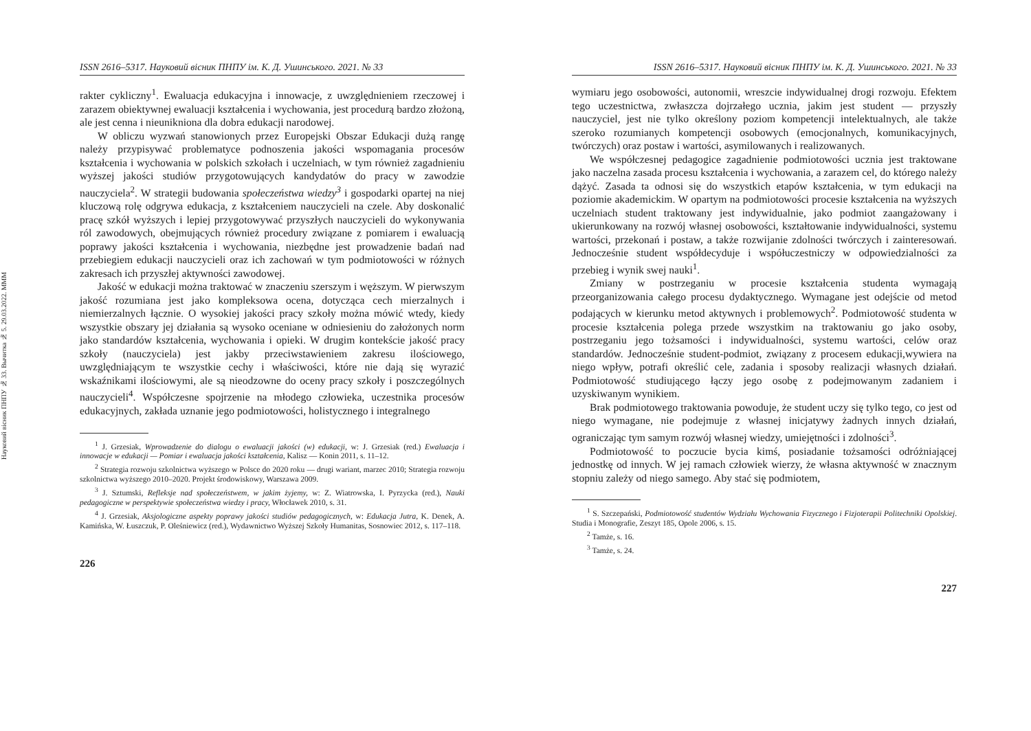Науковий вісник ПНПУ № 33. Вычитка № 5. 29.03.2022. MMM
ISSN 2616–5317. Науковий вісник ПНПУ ім. К. Д. Ушинського. 2021. № 33
rakter cykliczny<sup>1</sup>. Ewaluacja edukacyjna i innowacje, z uwzględnieniem rzeczowej i zarazem obiektywnej ewaluacji kształcenia i wychowania, jest procedurą bardzo złożoną, ale jest cenna i nieunikniona dla dobra edukacji narodowej.
W obliczu wyzwań stanowionych przez Europejski Obszar Edukacji dużą rangę należy przypisywać problematyce podnoszenia jakości wspomagania procesów kształcenia i wychowania w polskich szkołach i uczelniach, w tym również zagadnieniu wyższej jakości studiów przygotowujących kandydatów do pracy w zawodzie nauczyciela<sup>2</sup>. W strategii budowania społeczeństwa wiedzy<sup>3</sup> i gospodarki opartej na niej kluczową rolę odgrywa edukacja, z kształceniem nauczycieli na czele. Aby doskonalić pracę szkół wyższych i lepiej przygotowywać przyszłych nauczycieli do wykonywania ról zawodowych, obejmujących również procedury związane z pomiarem i ewaluacją poprawy jakości kształcenia i wychowania, niezbędne jest prowadzenie badań nad przebiegiem edukacji nauczycieli oraz ich zachowań w tym podmiotowości w różnych zakresach ich przyszłej aktywności zawodowej.
Jakość w edukacji można traktować w znaczeniu szerszym i węższym. W pierwszym jakość rozumiana jest jako kompleksowa ocena, dotycząca cech mierzalnych i niemierzalnych łącznie. O wysokiej jakości pracy szkoły można mówić wtedy, kiedy wszystkie obszary jej działania są wysoko oceniane w odniesieniu do założonych norm jako standardów kształcenia, wychowania i opieki. W drugim kontekście jakość pracy szkoły (nauczyciela) jest jakby przeciwstawieniem zakresu ilościowego, uwzględniającym te wszystkie cechy i właściwości, które nie dają się wyrazić wskaźnikami ilościowymi, ale są nieodzowne do oceny pracy szkoły i poszczególnych nauczycieli<sup>4</sup>. Współczesne spojrzenie na młodego człowieka, uczestnika procesów edukacyjnych, zakłada uznanie jego podmiotowości, holistycznego i integralnego
<sup>1</sup> J. Grzesiak, Wprowadzenie do dialogu o ewaluacji jakości (w) edukacji, w: J. Grzesiak (red.) Ewaluacja i innowacje w edukacji — Pomiar i ewaluacja jakości kształcenia, Kalisz — Konin 2011, s. 11–12.
<sup>2</sup> Strategia rozwoju szkolnictwa wyższego w Polsce do 2020 roku — drugi wariant, marzec 2010; Strategia rozwoju szkolnictwa wyższego 2010–2020. Projekt środowiskowy, Warszawa 2009.
<sup>3</sup> J. Sztumski, Refleksje nad społeczeństwem, w jakim żyjemy, w: Z. Wiatrowska, I. Pyrzycka (red.), Nauki pedagogiczne w perspektywie społeczeństwa wiedzy i pracy, Włocławek 2010, s. 31.
<sup>4</sup> J. Grzesiak, Aksjologiczne aspekty poprawy jakości studiów pedagogicznych, w: Edukacja Jutra, K. Denek, A. Kamińska, W. Łuszczuk, P. Oleśniewicz (red.), Wydawnictwo Wyższej Szkoły Humanitas, Sosnowiec 2012, s. 117–118.
226
ISSN 2616–5317. Науковий вісник ПНПУ ім. К. Д. Ушинського. 2021. № 33
wymiaru jego osobowości, autonomii, wreszcie indywidualnej drogi rozwoju. Efektem tego uczestnictwa, zwłaszcza dojrzałego ucznia, jakim jest student — przyszły nauczyciel, jest nie tylko określony poziom kompetencji intelektualnych, ale także szeroko rozumianych kompetencji osobowych (emocjonalnych, komunikacyjnych, twórczych) oraz postaw i wartości, asymilowanych i realizowanych.
We współczesnej pedagogice zagadnienie podmiotowości ucznia jest traktowane jako naczelna zasada procesu kształcenia i wychowania, a zarazem cel, do którego należy dążyć. Zasada ta odnosi się do wszystkich etapów kształcenia, w tym edukacji na poziomie akademickim. W opartym na podmiotowości procesie kształcenia na wyższych uczelniach student traktowany jest indywidualnie, jako podmiot zaangażowany i ukierunkowany na rozwój własnej osobowości, kształtowanie indywidualności, systemu wartości, przekonań i postaw, a także rozwijanie zdolności twórczych i zainteresowań. Jednocześnie student współdecyduje i współuczestniczy w odpowiedzialności za przebieg i wynik swej nauki<sup>1</sup>.
Zmiany w postrzeganiu w procesie kształcenia studenta wymagają przeorganizowania całego procesu dydaktycznego. Wymagane jest odejście od metod podających w kierunku metod aktywnych i problemowych<sup>2</sup>. Podmiotowość studenta w procesie kształcenia polega przede wszystkim na traktowaniu go jako osoby, postrzeganiu jego tożsamości i indywidualności, systemu wartości, celów oraz standardów. Jednocześnie student-podmiot, związany z procesem edukacji,wywiera na niego wpływ, potrafi określić cele, zadania i sposoby realizacji własnych działań. Podmiotowość studiującego łączy jego osobę z podejmowanym zadaniem i uzyskiwanym wynikiem.
Brak podmiotowego traktowania powoduje, że student uczy się tylko tego, co jest od niego wymagane, nie podejmuje z własnej inicjatywy żadnych innych działań, ograniczając tym samym rozwój własnej wiedzy, umiejętności i zdolności<sup>3</sup>.
Podmiotowość to poczucie bycia kimś, posiadanie tożsamości odróżniającej jednostkę od innych. W jej ramach człowiek wierzy, że własna aktywność w znacznym stopniu zależy od niego samego. Aby stać się podmiotem,
<sup>1</sup> S. Szczepański, Podmiotowość studentów Wydziału Wychowania Fizycznego i Fizjoterapii Politechniki Opolskiej. Studia i Monografie, Zeszyt 185, Opole 2006, s. 15.
<sup>2</sup> Tamże, s. 16.
<sup>3</sup> Tamże, s. 24.
227